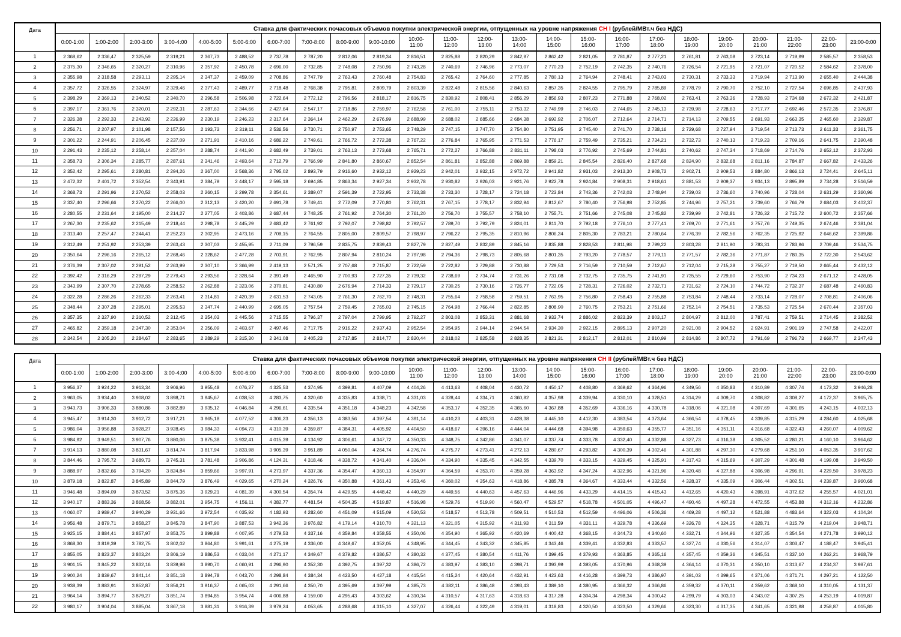| Дата | Ставка для фактических почасовых объемов покупки электрической энергии, отпущенных на уровне напряжения СН I (рублей/МВт.ч без НДС) | | | | | | | | | | | | | | | | | | | | | | | |
| --- | --- | --- | --- | --- | --- | --- | --- | --- | --- | --- | --- | --- | --- | --- | --- | --- | --- | --- | --- | --- | --- | --- | --- | --- |
| | 0:00-1:00 | 1:00-2:00 | 2:00-3:00 | 3:00-4:00 | 4:00-5:00 | 5:00-6:00 | 6:00-7:00 | 7:00-8:00 | 8:00-9:00 | 9:00-10:00 | 10:00- 11:00 | 11:00- 12:00 | 12:00- 13:00 | 13:00- 14:00 | 14:00- 15:00 | 15:00- 16:00 | 16:00- 17:00 | 17:00- 18:00 | 18:00- 19:00 | 19:00- 20:00 | 20:00- 21:00 | 21:00- 22:00 | 22:00- 23:00 | 23:00-0:00 |
| 1 | 2 368,62 | 2 336,47 | 2 325,59 | 2 319,21 | 2 367,73 | 2 488,52 | 2 737,78 | 2 787,20 | 2 812,06 | 2 819,34 | 2 816,51 | 2 825,88 | 2 820,29 | 2 842,97 | 2 862,42 | 2 821,05 | 2 781,87 | 2 777,21 | 2 761,81 | 2 763,08 | 2 723,14 | 2 719,99 | 2 585,57 | 2 358,53 |
| 2 | 2 375,30 | 2 346,65 | 2 320,27 | 2 310,96 | 2 357,92 | 2 450,78 | 2 696,00 | 2 732,85 | 2 748,08 | 2 750,96 | 2 743,28 | 2 740,69 | 2 746,96 | 2 773,07 | 2 770,23 | 2 752,19 | 2 742,35 | 2 740,76 | 2 726,54 | 2 721,95 | 2 721,07 | 2 720,52 | 2 584,62 | 2 378,00 |
| 3 | 2 355,98 | 2 318,58 | 2 293,11 | 2 295,14 | 2 347,37 | 2 459,09 | 2 708,86 | 2 747,79 | 2 763,43 | 2 760,48 | 2 754,83 | 2 765,42 | 2 764,60 | 2 777,85 | 2 780,13 | 2 764,94 | 2 748,41 | 2 743,03 | 2 730,31 | 2 733,33 | 2 719,94 | 2 713,90 | 2 655,40 | 2 444,38 |
| 4 | 2 357,72 | 2 326,55 | 2 324,97 | 2 329,46 | 2 377,43 | 2 489,77 | 2 718,48 | 2 768,38 | 2 795,81 | 2 809,79 | 2 803,39 | 2 822,48 | 2 815,56 | 2 840,63 | 2 857,35 | 2 824,55 | 2 795,79 | 2 785,89 | 2 778,79 | 2 790,70 | 2 752,10 | 2 727,54 | 2 696,85 | 2 437,93 |
| 5 | 2 398,29 | 2 369,13 | 2 340,52 | 2 340,70 | 2 396,58 | 2 506,98 | 2 722,64 | 2 772,12 | 2 796,56 | 2 818,17 | 2 816,75 | 2 830,92 | 2 808,41 | 2 856,29 | 2 856,93 | 2 807,23 | 2 771,88 | 2 768,02 | 2 763,41 | 2 763,36 | 2 728,93 | 2 734,68 | 2 672,32 | 2 421,87 |
| 6 | 2 397,17 | 2 361,76 | 2 320,01 | 2 292,31 | 2 287,63 | 2 344,66 | 2 427,64 | 2 547,17 | 2 718,86 | 2 759,97 | 2 762,58 | 2 761,00 | 2 755,11 | 2 753,32 | 2 749,99 | 2 746,03 | 2 744,65 | 2 745,13 | 2 739,98 | 2 728,63 | 2 717,77 | 2 692,46 | 2 572,35 | 2 376,87 |
| 7 | 2 326,38 | 2 292,33 | 2 243,92 | 2 226,99 | 2 230,19 | 2 246,23 | 2 317,64 | 2 364,14 | 2 462,29 | 2 676,99 | 2 688,99 | 2 688,02 | 2 685,66 | 2 684,38 | 2 692,92 | 2 706,07 | 2 712,64 | 2 714,71 | 2 714,13 | 2 709,55 | 2 691,93 | 2 663,35 | 2 465,60 | 2 329,87 |
| 8 | 2 256,71 | 2 207,97 | 2 101,98 | 2 157,56 | 2 193,73 | 2 319,11 | 2 536,56 | 2 730,71 | 2 750,97 | 2 753,65 | 2 748,29 | 2 747,15 | 2 747,70 | 2 754,80 | 2 751,95 | 2 745,40 | 2 741,70 | 2 738,16 | 2 729,68 | 2 727,94 | 2 719,54 | 2 713,73 | 2 611,33 | 2 361,75 |
| 9 | 2 301,22 | 2 244,91 | 2 206,45 | 2 237,09 | 2 271,91 | 2 410,16 | 2 686,22 | 2 749,61 | 2 766,72 | 2 772,38 | 2 767,22 | 2 776,84 | 2 765,95 | 2 771,53 | 2 776,17 | 2 759,49 | 2 735,21 | 2 734,21 | 2 732,73 | 2 740,13 | 2 719,23 | 2 709,16 | 2 641,75 | 2 390,48 |
| 10 | 2 291,43 | 2 235,12 | 2 258,14 | 2 257,04 | 2 288,74 | 2 441,90 | 2 682,49 | 2 739,01 | 2 763,13 | 2 773,68 | 2 765,71 | 2 772,27 | 2 766,88 | 2 831,11 | 2 798,03 | 2 776,92 | 2 745,69 | 2 744,81 | 2 740,62 | 2 747,34 | 2 718,69 | 2 714,76 | 2 652,12 | 2 372,93 |
| 11 | 2 358,73 | 2 306,34 | 2 285,77 | 2 287,61 | 2 341,46 | 2 493,64 | 2 712,79 | 2 766,99 | 2 841,80 | 2 860,67 | 2 852,54 | 2 861,81 | 2 852,88 | 2 869,88 | 2 859,21 | 2 845,54 | 2 826,40 | 2 827,68 | 2 824,90 | 2 832,68 | 2 811,16 | 2 784,87 | 2 667,82 | 2 433,26 |
| 12 | 2 352,42 | 2 295,61 | 2 280,81 | 2 294,26 | 2 367,00 | 2 568,36 | 2 795,02 | 2 893,79 | 2 916,60 | 2 932,12 | 2 929,23 | 2 942,01 | 2 932,15 | 2 972,72 | 2 941,82 | 2 931,03 | 2 913,30 | 2 908,72 | 2 902,71 | 2 909,53 | 2 884,80 | 2 866,13 | 2 724,41 | 2 645,11 |
| 13 | 2 472,32 | 2 401,72 | 2 352,54 | 2 343,91 | 2 384,79 | 2 448,17 | 2 595,18 | 2 694,85 | 2 863,34 | 2 927,34 | 2 932,78 | 2 930,82 | 2 926,03 | 2 921,76 | 2 922,78 | 2 924,84 | 2 908,31 | 2 918,61 | 2 881,53 | 2 909,37 | 2 934,13 | 2 895,89 | 2 734,28 | 2 516,59 |
| 14 | 2 368,73 | 2 291,96 | 2 270,52 | 2 258,03 | 2 260,15 | 2 299,78 | 2 354,61 | 2 389,07 | 2 591,39 | 2 722,95 | 2 733,38 | 2 733,30 | 2 728,17 | 2 724,18 | 2 723,84 | 2 743,36 | 2 742,03 | 2 748,94 | 2 739,03 | 2 736,60 | 2 740,96 | 2 728,04 | 2 631,29 | 2 360,96 |
| 15 | 2 337,40 | 2 296,66 | 2 270,22 | 2 266,00 | 2 312,13 | 2 420,20 | 2 691,78 | 2 749,41 | 2 772,09 | 2 770,80 | 2 762,31 | 2 767,15 | 2 778,17 | 2 832,94 | 2 812,67 | 2 780,40 | 2 756,98 | 2 752,85 | 2 744,96 | 2 757,21 | 2 739,60 | 2 766,79 | 2 684,03 | 2 402,37 |
| 16 | 2 280,55 | 2 231,64 | 2 195,00 | 2 214,27 | 2 277,05 | 2 403,86 | 2 687,44 | 2 748,25 | 2 761,92 | 2 764,30 | 2 761,20 | 2 756,70 | 2 755,57 | 2 758,10 | 2 755,71 | 2 751,66 | 2 745,08 | 2 745,82 | 2 739,99 | 2 742,81 | 2 726,32 | 2 715,72 | 2 600,72 | 2 357,66 |
| 17 | 2 267,30 | 2 235,62 | 2 215,49 | 2 218,44 | 2 298,78 | 2 445,29 | 2 683,42 | 2 761,92 | 2 792,07 | 2 798,82 | 2 792,57 | 2 789,70 | 2 792,79 | 2 824,01 | 2 811,70 | 2 792,18 | 2 776,10 | 2 777,41 | 2 769,70 | 2 771,61 | 2 757,76 | 2 749,35 | 2 674,46 | 2 381,04 |
| 18 | 2 313,40 | 2 257,47 | 2 244,41 | 2 252,23 | 2 302,95 | 2 473,16 | 2 709,15 | 2 764,55 | 2 805,00 | 2 809,57 | 2 798,97 | 2 796,22 | 2 795,35 | 2 810,96 | 2 806,24 | 2 805,30 | 2 783,21 | 2 780,64 | 2 776,39 | 2 782,56 | 2 762,35 | 2 725,92 | 2 646,62 | 2 399,86 |
| 19 | 2 312,49 | 2 251,92 | 2 253,39 | 2 263,43 | 2 307,03 | 2 455,95 | 2 711,09 | 2 796,59 | 2 835,75 | 2 839,43 | 2 827,79 | 2 827,49 | 2 832,89 | 2 845,16 | 2 835,88 | 2 828,53 | 2 811,98 | 2 799,22 | 2 803,28 | 2 811,90 | 2 783,31 | 2 783,96 | 2 709,46 | 2 534,75 |
| 20 | 2 350,64 | 2 296,16 | 2 265,12 | 2 268,46 | 2 328,62 | 2 477,28 | 2 703,91 | 2 762,95 | 2 807,94 | 2 810,24 | 2 797,98 | 2 794,36 | 2 798,73 | 2 805,68 | 2 801,35 | 2 793,20 | 2 778,57 | 2 779,11 | 2 771,57 | 2 782,36 | 2 771,87 | 2 780,35 | 2 722,30 | 2 543,62 |
| 21 | 2 376,39 | 2 307,02 | 2 291,52 | 2 263,99 | 2 307,10 | 2 366,99 | 2 419,13 | 2 571,25 | 2 707,68 | 2 715,87 | 2 722,59 | 2 722,82 | 2 729,88 | 2 730,88 | 2 729,53 | 2 716,59 | 2 710,59 | 2 712,67 | 2 712,04 | 2 715,28 | 2 755,27 | 2 719,50 | 2 665,44 | 2 432,12 |
| 22 | 2 392,42 | 2 316,29 | 2 297,29 | 2 279,43 | 2 293,56 | 2 328,64 | 2 391,49 | 2 465,90 | 2 700,93 | 2 727,35 | 2 739,32 | 2 738,69 | 2 734,74 | 2 731,26 | 2 731,08 | 2 732,75 | 2 735,75 | 2 741,91 | 2 735,55 | 2 729,60 | 2 753,90 | 2 734,23 | 2 671,12 | 2 428,05 |
| 23 | 2 343,99 | 2 307,70 | 2 278,65 | 2 258,52 | 2 262,88 | 2 323,06 | 2 370,81 | 2 430,80 | 2 676,94 | 2 714,33 | 2 729,17 | 2 730,25 | 2 730,16 | 2 726,77 | 2 722,05 | 2 728,31 | 2 726,02 | 2 732,71 | 2 731,62 | 2 724,10 | 2 744,72 | 2 732,37 | 2 687,48 | 2 460,83 |
| 24 | 2 322,28 | 2 286,26 | 2 262,33 | 2 263,41 | 2 314,81 | 2 420,39 | 2 631,53 | 2 743,05 | 2 761,30 | 2 762,70 | 2 748,31 | 2 755,64 | 2 758,58 | 2 759,51 | 2 763,95 | 2 756,80 | 2 758,43 | 2 755,88 | 2 753,84 | 2 748,44 | 2 733,14 | 2 728,07 | 2 708,81 | 2 406,06 |
| 25 | 2 348,44 | 2 307,28 | 2 295,01 | 2 295,53 | 2 347,74 | 2 440,99 | 2 695,05 | 2 757,54 | 2 759,45 | 2 765,03 | 2 745,15 | 2 764,98 | 2 766,44 | 2 822,85 | 2 808,90 | 2 760,75 | 2 753,21 | 2 751,66 | 2 752,14 | 2 754,51 | 2 735,53 | 2 725,54 | 2 670,44 | 2 357,03 |
| 26 | 2 357,35 | 2 327,90 | 2 310,52 | 2 312,45 | 2 354,03 | 2 445,56 | 2 715,55 | 2 796,37 | 2 797,04 | 2 799,95 | 2 792,27 | 2 803,08 | 2 853,31 | 2 881,68 | 2 933,74 | 2 886,02 | 2 823,39 | 2 803,17 | 2 804,97 | 2 812,00 | 2 787,41 | 2 759,51 | 2 714,45 | 2 382,52 |
| 27 | 2 465,82 | 2 359,18 | 2 347,30 | 2 353,04 | 2 356,09 | 2 403,67 | 2 497,46 | 2 717,75 | 2 916,22 | 2 937,43 | 2 952,54 | 2 954,95 | 2 944,14 | 2 944,54 | 2 934,30 | 2 922,15 | 2 895,13 | 2 907,20 | 2 921,08 | 2 904,52 | 2 924,91 | 2 901,19 | 2 747,58 | 2 422,07 |
| 28 | 2 342,54 | 2 305,20 | 2 284,67 | 2 283,65 | 2 289,29 | 2 315,30 | 2 341,08 | 2 405,23 | 2 717,85 | 2 814,77 | 2 820,44 | 2 818,02 | 2 825,58 | 2 828,35 | 2 821,31 | 2 812,17 | 2 812,01 | 2 810,99 | 2 814,86 | 2 807,72 | 2 791,69 | 2 796,73 | 2 669,77 | 2 347,43 |
| Дата | Ставка для фактических почасовых объемов покупки электрической энергии, отпущенных на уровне напряжения СН II (рублей/МВт.ч без НДС) | | | | | | | | | | | | | | | | | | | | | | | |
| --- | --- | --- | --- | --- | --- | --- | --- | --- | --- | --- | --- | --- | --- | --- | --- | --- | --- | --- | --- | --- | --- | --- | --- | --- |
| | 0:00-1:00 | 1:00-2:00 | 2:00-3:00 | 3:00-4:00 | 4:00-5:00 | 5:00-6:00 | 6:00-7:00 | 7:00-8:00 | 8:00-9:00 | 9:00-10:00 | 10:00- 11:00 | 11:00- 12:00 | 12:00- 13:00 | 13:00- 14:00 | 14:00- 15:00 | 15:00- 16:00 | 16:00- 17:00 | 17:00- 18:00 | 18:00- 19:00 | 19:00- 20:00 | 20:00- 21:00 | 21:00- 22:00 | 22:00- 23:00 | 23:00-0:00 |
| 1 | 3 956,37 | 3 924,22 | 3 913,34 | 3 906,96 | 3 955,48 | 4 076,27 | 4 325,53 | 4 374,95 | 4 399,81 | 4 407,09 | 4 404,26 | 4 413,63 | 4 408,04 | 4 430,72 | 4 450,17 | 4 408,80 | 4 369,62 | 4 364,96 | 4 349,56 | 4 350,83 | 4 310,89 | 4 307,74 | 4 173,32 | 3 946,28 |
| 2 | 3 963,05 | 3 934,40 | 3 908,02 | 3 898,71 | 3 945,67 | 4 038,53 | 4 283,75 | 4 320,60 | 4 335,83 | 4 338,71 | 4 331,03 | 4 328,44 | 4 334,71 | 4 360,82 | 4 357,98 | 4 339,94 | 4 330,10 | 4 328,51 | 4 314,29 | 4 309,70 | 4 308,82 | 4 308,27 | 4 172,37 | 3 965,75 |
| 3 | 3 943,73 | 3 906,33 | 3 880,86 | 3 882,89 | 3 935,12 | 4 046,84 | 4 296,61 | 4 335,54 | 4 351,18 | 4 348,23 | 4 342,58 | 4 353,17 | 4 352,35 | 4 365,60 | 4 367,88 | 4 352,69 | 4 336,16 | 4 330,78 | 4 318,06 | 4 321,08 | 4 307,69 | 4 301,65 | 4 243,15 | 4 032,13 |
| 4 | 3 945,47 | 3 914,30 | 3 912,72 | 3 917,21 | 3 965,18 | 4 077,52 | 4 306,23 | 4 356,13 | 4 383,56 | 4 397,54 | 4 391,14 | 4 410,23 | 4 403,31 | 4 428,38 | 4 445,10 | 4 412,30 | 4 383,54 | 4 373,64 | 4 366,54 | 4 378,45 | 4 339,85 | 4 315,29 | 4 284,60 | 4 025,68 |
| 5 | 3 986,04 | 3 956,88 | 3 928,27 | 3 928,45 | 3 984,33 | 4 094,73 | 4 310,39 | 4 359,87 | 4 384,31 | 4 405,92 | 4 404,50 | 4 418,67 | 4 396,16 | 4 444,04 | 4 444,68 | 4 394,98 | 4 359,63 | 4 355,77 | 4 351,16 | 4 351,11 | 4 316,68 | 4 322,43 | 4 260,07 | 4 009,62 |
| 6 | 3 984,92 | 3 949,51 | 3 907,76 | 3 880,06 | 3 875,38 | 3 932,41 | 4 015,39 | 4 134,92 | 4 306,61 | 4 347,72 | 4 350,33 | 4 348,75 | 4 342,86 | 4 341,07 | 4 337,74 | 4 333,78 | 4 332,40 | 4 332,88 | 4 327,73 | 4 316,38 | 4 305,52 | 4 280,21 | 4 160,10 | 3 964,62 |
| 7 | 3 914,13 | 3 880,08 | 3 831,67 | 3 814,74 | 3 817,94 | 3 833,98 | 3 905,39 | 3 951,89 | 4 050,04 | 4 264,74 | 4 276,74 | 4 275,77 | 4 273,41 | 4 272,13 | 4 280,67 | 4 293,82 | 4 300,39 | 4 302,46 | 4 301,88 | 4 297,30 | 4 279,68 | 4 251,10 | 4 053,35 | 3 917,62 |
| 8 | 3 844,46 | 3 795,72 | 3 689,73 | 3 745,31 | 3 781,48 | 3 906,86 | 4 124,31 | 4 318,46 | 4 338,72 | 4 341,40 | 4 336,04 | 4 334,90 | 4 335,45 | 4 342,55 | 4 339,70 | 4 333,15 | 4 329,45 | 4 325,91 | 4 317,43 | 4 315,69 | 4 307,29 | 4 301,48 | 4 199,08 | 3 949,50 |
| 9 | 3 888,97 | 3 832,66 | 3 794,20 | 3 824,84 | 3 859,66 | 3 997,91 | 4 273,97 | 4 337,36 | 4 354,47 | 4 360,13 | 4 354,97 | 4 364,59 | 4 353,70 | 4 359,28 | 4 363,92 | 4 347,24 | 4 322,96 | 4 321,96 | 4 320,48 | 4 327,88 | 4 306,98 | 4 296,91 | 4 229,50 | 3 978,23 |
| 10 | 3 879,18 | 3 822,87 | 3 845,89 | 3 844,79 | 3 876,49 | 4 029,65 | 4 270,24 | 4 326,76 | 4 350,88 | 4 361,43 | 4 353,46 | 4 360,02 | 4 354,63 | 4 418,86 | 4 385,78 | 4 364,67 | 4 333,44 | 4 332,56 | 4 328,37 | 4 335,09 | 4 306,44 | 4 302,51 | 4 239,87 | 3 960,68 |
| 11 | 3 946,48 | 3 894,09 | 3 873,52 | 3 875,36 | 3 929,21 | 4 081,39 | 4 300,54 | 4 354,74 | 4 429,55 | 4 448,42 | 4 440,29 | 4 449,56 | 4 440,63 | 4 457,63 | 4 446,96 | 4 433,29 | 4 414,15 | 4 415,43 | 4 412,65 | 4 420,43 | 4 398,91 | 4 372,62 | 4 255,57 | 4 021,01 |
| 12 | 3 940,17 | 3 883,36 | 3 868,56 | 3 882,01 | 3 954,75 | 4 156,11 | 4 382,77 | 4 481,54 | 4 504,35 | 4 519,87 | 4 516,98 | 4 529,76 | 4 519,90 | 4 560,47 | 4 529,57 | 4 518,78 | 4 501,05 | 4 496,47 | 4 490,46 | 4 497,28 | 4 472,55 | 4 453,88 | 4 312,16 | 4 232,86 |
| 13 | 4 060,07 | 3 989,47 | 3 940,29 | 3 931,66 | 3 972,54 | 4 035,92 | 4 182,93 | 4 282,60 | 4 451,09 | 4 515,09 | 4 520,53 | 4 518,57 | 4 513,78 | 4 509,51 | 4 510,53 | 4 512,59 | 4 496,06 | 4 506,36 | 4 469,28 | 4 497,12 | 4 521,88 | 4 483,64 | 4 322,03 | 4 104,34 |
| 14 | 3 956,48 | 3 879,71 | 3 858,27 | 3 845,78 | 3 847,90 | 3 887,53 | 3 942,36 | 3 976,82 | 4 179,14 | 4 310,70 | 4 321,13 | 4 321,05 | 4 315,92 | 4 311,93 | 4 311,59 | 4 331,11 | 4 329,78 | 4 336,69 | 4 326,78 | 4 324,35 | 4 328,71 | 4 315,79 | 4 219,04 | 3 948,71 |
| 15 | 3 925,15 | 3 884,41 | 3 857,97 | 3 853,75 | 3 899,88 | 4 007,95 | 4 279,53 | 4 337,16 | 4 359,84 | 4 358,55 | 4 350,06 | 4 354,90 | 4 365,92 | 4 420,69 | 4 400,42 | 4 368,15 | 4 344,73 | 4 340,60 | 4 332,71 | 4 344,96 | 4 327,35 | 4 354,54 | 4 271,78 | 3 990,12 |
| 16 | 3 868,30 | 3 819,39 | 3 782,75 | 3 802,02 | 3 864,80 | 3 991,61 | 4 275,19 | 4 336,00 | 4 349,67 | 4 352,05 | 4 348,95 | 4 344,45 | 4 343,32 | 4 345,85 | 4 343,46 | 4 339,41 | 4 332,83 | 4 333,57 | 4 327,74 | 4 330,56 | 4 314,07 | 4 303,47 | 4 188,47 | 3 945,41 |
| 17 | 3 855,05 | 3 823,37 | 3 803,24 | 3 806,19 | 3 886,53 | 4 033,04 | 4 271,17 | 4 349,67 | 4 379,82 | 4 386,57 | 4 380,32 | 4 377,45 | 4 380,54 | 4 411,76 | 4 399,45 | 4 379,93 | 4 363,85 | 4 365,16 | 4 357,45 | 4 359,36 | 4 345,51 | 4 337,10 | 4 262,21 | 3 968,79 |
| 18 | 3 901,15 | 3 845,22 | 3 832,16 | 3 839,98 | 3 890,70 | 4 060,91 | 4 296,90 | 4 352,30 | 4 392,75 | 4 397,32 | 4 386,72 | 4 383,97 | 4 383,10 | 4 398,71 | 4 393,99 | 4 393,05 | 4 370,96 | 4 368,39 | 4 364,14 | 4 370,31 | 4 350,10 | 4 313,67 | 4 234,37 | 3 987,61 |
| 19 | 3 900,24 | 3 839,67 | 3 841,14 | 3 851,18 | 3 894,78 | 4 043,70 | 4 298,84 | 4 384,34 | 4 423,50 | 4 427,18 | 4 415,54 | 4 415,24 | 4 420,64 | 4 432,91 | 4 423,63 | 4 416,28 | 4 399,73 | 4 386,97 | 4 391,03 | 4 399,65 | 4 371,06 | 4 371,71 | 4 297,21 | 4 122,50 |
| 20 | 3 938,39 | 3 883,91 | 3 852,87 | 3 856,21 | 3 916,37 | 4 065,03 | 4 291,66 | 4 350,70 | 4 395,69 | 4 397,99 | 4 385,73 | 4 382,11 | 4 386,48 | 4 393,43 | 4 389,10 | 4 380,95 | 4 366,32 | 4 366,86 | 4 359,32 | 4 370,11 | 4 359,62 | 4 368,10 | 4 310,05 | 4 131,37 |
| 21 | 3 964,14 | 3 894,77 | 3 879,27 | 3 851,74 | 3 894,85 | 3 954,74 | 4 006,88 | 4 159,00 | 4 295,43 | 4 303,62 | 4 310,34 | 4 310,57 | 4 317,63 | 4 318,63 | 4 317,28 | 4 304,34 | 4 298,34 | 4 300,42 | 4 299,79 | 4 303,03 | 4 343,02 | 4 307,25 | 4 253,19 | 4 019,87 |
| 22 | 3 980,17 | 3 904,04 | 3 885,04 | 3 867,18 | 3 881,31 | 3 916,39 | 3 979,24 | 4 053,65 | 4 288,68 | 4 315,10 | 4 327,07 | 4 326,44 | 4 322,49 | 4 319,01 | 4 318,83 | 4 320,50 | 4 323,50 | 4 329,66 | 4 323,30 | 4 317,35 | 4 341,65 | 4 321,98 | 4 258,87 | 4 015,80 |